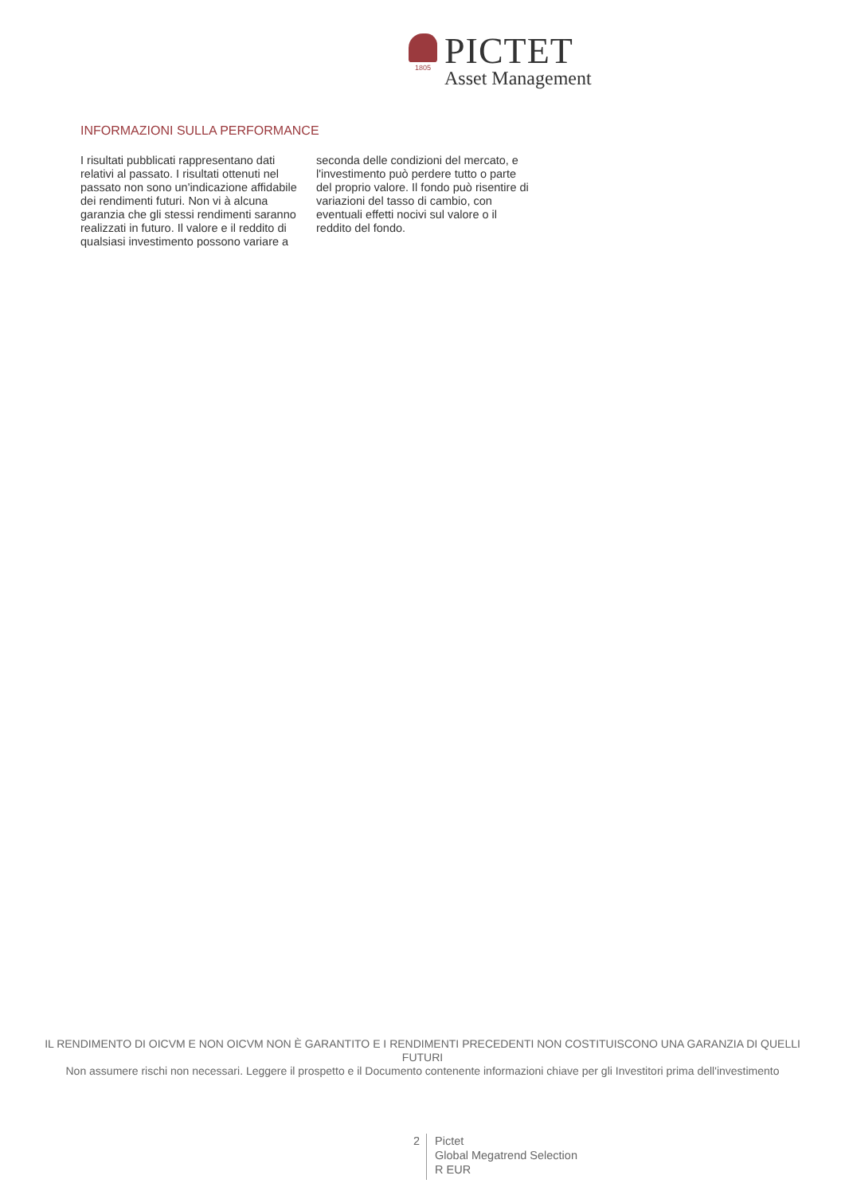1805
PICTET
Asset Management
INFORMAZIONI SULLA PERFORMANCE
I risultati pubblicati rappresentano dati relativi al passato. I risultati ottenuti nel passato non sono un'indicazione affidabile dei rendimenti futuri. Non vi à alcuna garanzia che gli stessi rendimenti saranno realizzati in futuro. Il valore e il reddito di qualsiasi investimento possono variare a seconda delle condizioni del mercato, e l'investimento può perdere tutto o parte del proprio valore. Il fondo può risentire di variazioni del tasso di cambio, con eventuali effetti nocivi sul valore o il reddito del fondo.
IL RENDIMENTO DI OICVM E NON OICVM NON È GARANTITO E I RENDIMENTI PRECEDENTI NON COSTITUISCONO UNA GARANZIA DI QUELLI FUTURI
Non assumere rischi non necessari. Leggere il prospetto e il Documento contenente informazioni chiave per gli Investitori prima dell'investimento
2
Pictet
Global Megatrend Selection
R EUR